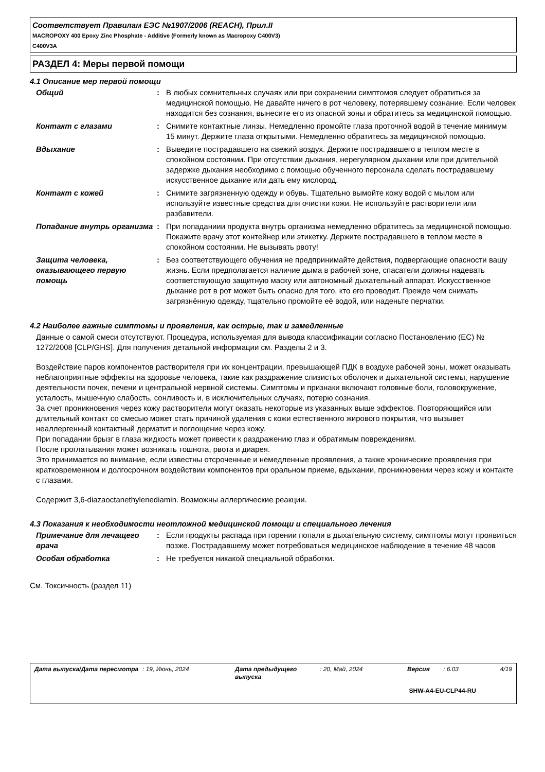Соответствует Правилам ЕЭС №1907/2006 (REACH), Прил.II
MACROPOXY 400 Epoxy Zinc Phosphate - Additive (Formerly known as Macropoxy C400V3)
C400V3A
РАЗДЕЛ 4: Меры первой помощи
4.1 Описание мер первой помощи
| Общий | : | В любых сомнительных случаях или при сохранении симптомов следует обратиться за медицинской помощью. Не давайте ничего в рот человеку, потерявшему сознание. Если человек находится без сознания, вынесите его из опасной зоны и обратитесь за медицинской помощью. |
| Контакт с глазами | : | Снимите контактные линзы. Немедленно промойте глаза проточной водой в течение минимум 15 минут. Держите глаза открытыми. Немедленно обратитесь за медицинской помощью. |
| Вдыхание | : | Выведите пострадавшего на свежий воздух. Держите пострадавшего в теплом месте в спокойном состоянии. При отсутствии дыхания, нерегулярном дыхании или при длительной задержке дыхания необходимо с помощью обученного персонала сделать пострадавшему искусственное дыхание или дать ему кислород. |
| Контакт с кожей | : | Снимите загрязненную одежду и обувь. Тщательно вымойте кожу водой с мылом или используйте известные средства для очистки кожи. Не используйте растворители или разбавители. |
| Попадание внутрь организма | : | При попаданиии продукта внутрь организма немедленно обратитесь за медицинской помощью. Покажите врачу этот контейнер или этикетку. Держите пострадавшего в теплом месте в спокойном состоянии. Не вызывать рвоту! |
| Защита человека, оказывающего первую помощь | : | Без соответствующего обучения не предпринимайте действия, подвергающие опасности вашу жизнь. Если предполагается наличие дыма в рабочей зоне, спасатели должны надевать соответствующую защитную маску или автономный дыхательный аппарат. Искусственное дыхание рот в рот может быть опасно для того, кто его проводит. Прежде чем снимать загрязнённую одежду, тщательно промойте её водой, или наденьте перчатки. |
4.2 Наиболее важные симптомы и проявления, как острые, так и замедленные
Данные о самой смеси отсутствуют. Процедура, используемая для вывода классификации согласно Постановлению (ЕС) № 1272/2008 [CLP/GHS]. Для получения детальной информации см. Разделы 2 и 3.
Воздействие паров компонентов растворителя при их концентрации, превышающей ПДК в воздухе рабочей зоны, может оказывать неблагоприятные эффекты на здоровье человека, такие как раздражение слизистых оболочек и дыхательной системы, нарушение деятельности почек, печени и центральной нервной системы. Симптомы и признаки включают головные боли, головокружение, усталость, мышечную слабость, сонливость и, в исключительных случаях, потерю сознания.
За счет проникновения через кожу растворители могут оказать некоторые из указанных выше эффектов. Повторяющийся или длительный контакт со смесью может стать причиной удаления с кожи естественного жирового покрытия, что вызывет неаллергенный контактный дерматит и поглощение через кожу.
При попадании брызг в глаза жидкость может привести к раздражению глаз и обратимым повреждениям.
После проглатывания может возникать тошнота, рвота и диарея.
Это принимается во внимание, если известны отсроченные и немедленные проявления, а также хронические проявления при кратковременном и долгосрочном воздействии компонентов при оральном приеме, вдыхании, проникновении через кожу и контакте с глазами.
Содержит 3,6-diazaoctanethylenediamin. Возможны аллергические реакции.
4.3 Показания к необходимости неотложной медицинской помощи и специального лечения
| Примечание для лечащего врача | : | Если продукты распада при горении попали в дыхательную систему, симптомы могут проявиться позже. Пострадавшему может потребоваться медицинское наблюдение в течение 48 часов |
| Особая обработка | : | Не требуется никакой специальной обработки. |
См. Токсичность (раздел 11)
| Дата выпуска/Дата пересмотра | : 19, Июнь, 2024 | Дата предыдущего выпуска | : 20, Май, 2024 | Версия | : 6.03 | 4/19 |
SHW-A4-EU-CLP44-RU